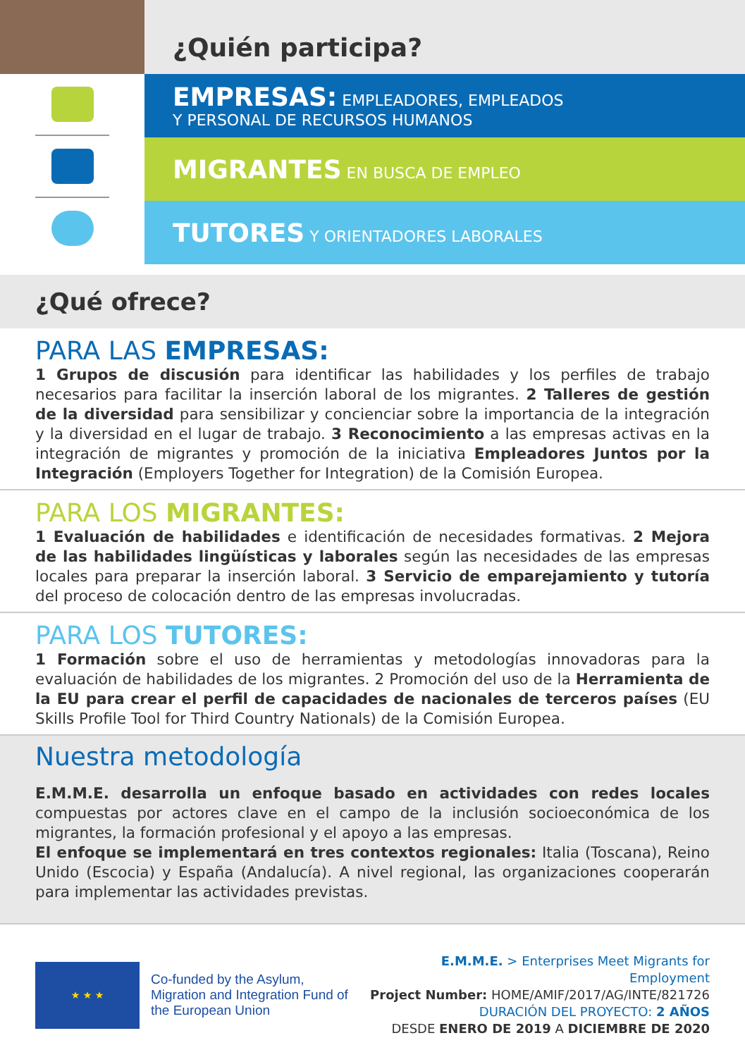¿Quién participa?
EMPRESAS: EMPLEADORES, EMPLEADOS
Y PERSONAL DE RECURSOS HUMANOS
MIGRANTES EN BUSCA DE EMPLEO
TUTORES Y ORIENTADORES LABORALES
¿Qué ofrece?
PARA LAS EMPRESAS:
1 Grupos de discusión para identificar las habilidades y los perfiles de trabajo necesarios para facilitar la inserción laboral de los migrantes. 2 Talleres de gestión de la diversidad para sensibilizar y concienciar sobre la importancia de la integración y la diversidad en el lugar de trabajo. 3 Reconocimiento a las empresas activas en la integración de migrantes y promoción de la iniciativa Empleadores Juntos por la Integración (Employers Together for Integration) de la Comisión Europea.
PARA LOS MIGRANTES:
1 Evaluación de habilidades e identificación de necesidades formativas. 2 Mejora de las habilidades lingüísticas y laborales según las necesidades de las empresas locales para preparar la inserción laboral. 3 Servicio de emparejamiento y tutoría del proceso de colocación dentro de las empresas involucradas.
PARA LOS TUTORES:
1 Formación sobre el uso de herramientas y metodologías innovadoras para la evaluación de habilidades de los migrantes. 2 Promoción del uso de la Herramienta de la EU para crear el perfil de capacidades de nacionales de terceros países (EU Skills Profile Tool for Third Country Nationals) de la Comisión Europea.
Nuestra metodología
E.M.M.E. desarrolla un enfoque basado en actividades con redes locales compuestas por actores clave en el campo de la inclusión socioeconómica de los migrantes, la formación profesional y el apoyo a las empresas.
El enfoque se implementará en tres contextos regionales: Italia (Toscana), Reino Unido (Escocia) y España (Andalucía). A nivel regional, las organizaciones cooperarán para implementar las actividades previstas.
★ ★ ★
Co-funded by the Asylum, Migration and Integration Fund of the European Union
E.M.M.E. > Enterprises Meet Migrants for Employment
Project Number: HOME/AMIF/2017/AG/INTE/821726
DURACIÓN DEL PROYECTO: 2 AÑOS
DESDE ENERO DE 2019 A DICIEMBRE DE 2020